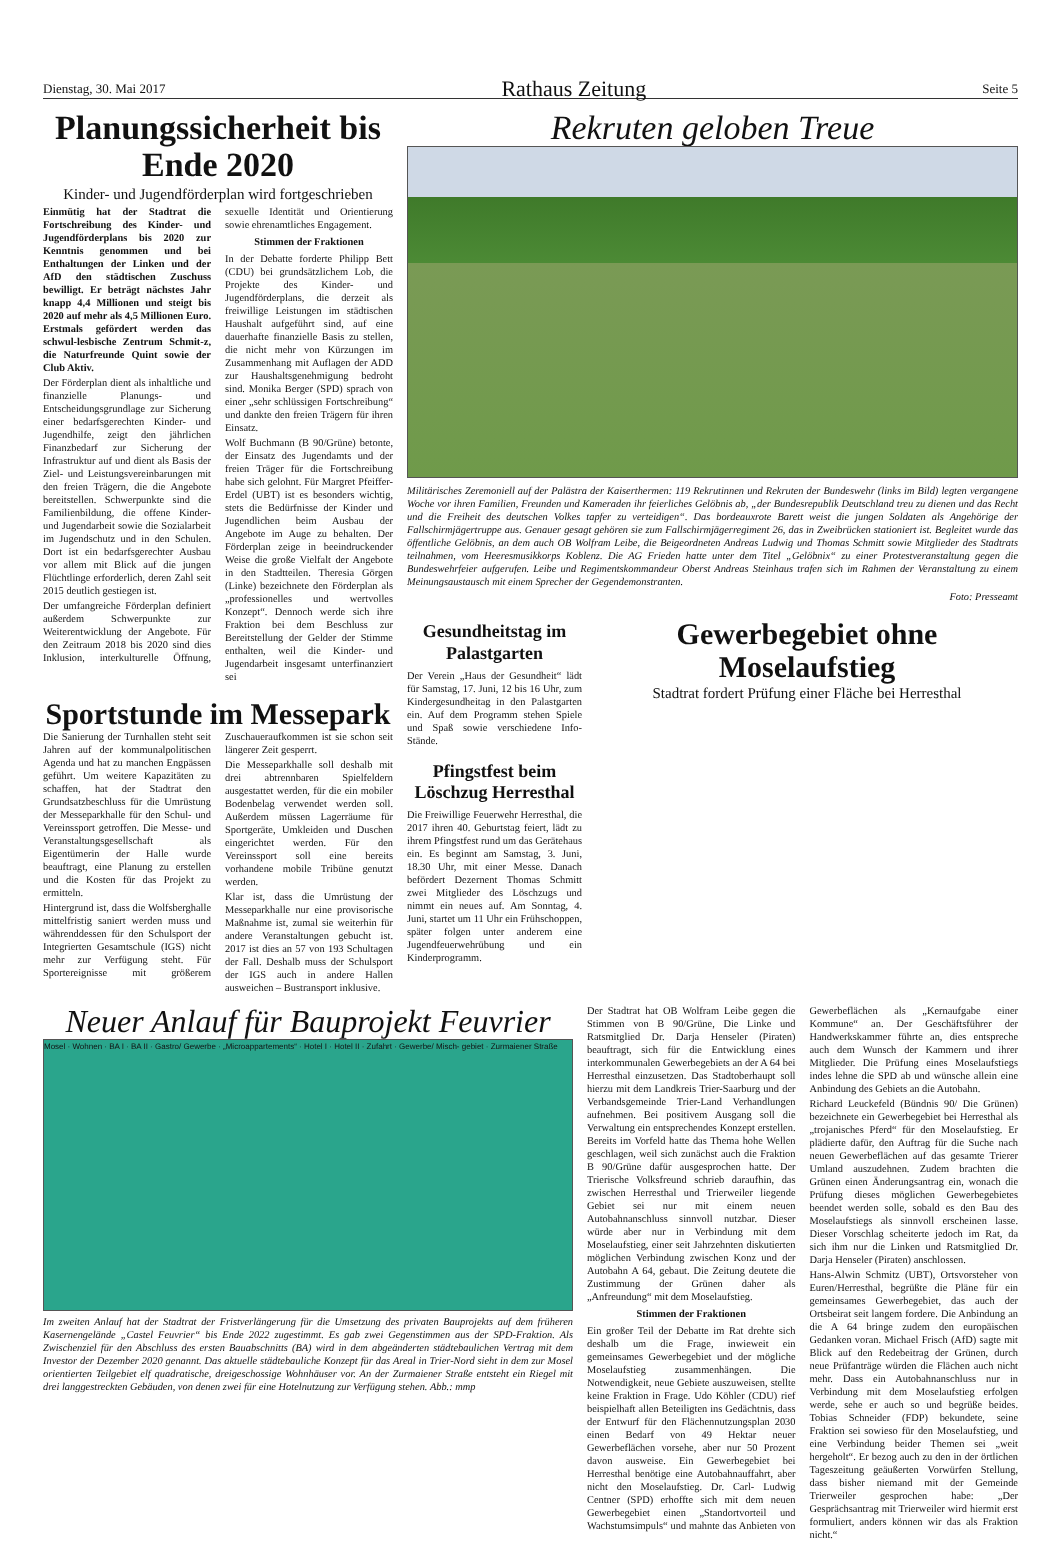Dienstag, 30. Mai 2017 Rathaus Zeitung Seite 5
Planungssicherheit bis Ende 2020
Kinder- und Jugendförderplan wird fortgeschrieben
Einmütig hat der Stadtrat die Fortschreibung des Kinder- und Jugendförderplans bis 2020 zur Kenntnis genommen und bei Enthaltungen der Linken und der AfD den städtischen Zuschuss bewilligt. Er beträgt nächstes Jahr knapp 4,4 Millionen und steigt bis 2020 auf mehr als 4,5 Millionen Euro. Erstmals gefördert werden das schwul-lesbische Zentrum Schmit-z, die Naturfreunde Quint sowie der Club Aktiv.
Der Förderplan dient als inhaltliche und finanzielle Planungs- und Entscheidungsgrundlage zur Sicherung einer bedarfsgerechten Kinder- und Jugendhilfe, zeigt den jährlichen Finanzbedarf zur Sicherung der Infrastruktur auf und dient als Basis der Ziel- und Leistungsvereinbarungen mit den freien Trägern, die die Angebote bereitstellen. Schwerpunkte sind die Familienbildung, die offene Kinder- und Jugendarbeit sowie die Sozialarbeit im Jugendschutz und in den Schulen. Dort ist ein bedarfsgerechter Ausbau vor allem mit Blick auf die jungen Flüchtlinge erforderlich, deren Zahl seit 2015 deutlich gestiegen ist.
Der umfangreiche Förderplan definiert außerdem Schwerpunkte zur Weiterentwicklung der Angebote. Für den Zeitraum 2018 bis 2020 sind dies Inklusion, interkulturelle Öffnung, sexuelle Identität und Orientierung sowie ehrenamtliches Engagement.
Stimmen der Fraktionen
In der Debatte forderte Philipp Bett (CDU) bei grundsätzlichem Lob, die Projekte des Kinder- und Jugendförderplans, die derzeit als freiwillige Leistungen im städtischen Haushalt aufgeführt sind, auf eine dauerhafte finanzielle Basis zu stellen, die nicht mehr von Kürzungen im Zusammenhang mit Auflagen der ADD zur Haushaltsgenehmigung bedroht sind. Monika Berger (SPD) sprach von einer „sehr schlüssigen Fortschreibung“ und dankte den freien Trägern für ihren Einsatz.
Wolf Buchmann (B 90/Grüne) betonte, der Einsatz des Jugendamts und der freien Träger für die Fortschreibung habe sich gelohnt. Für Margret Pfeiffer-Erdel (UBT) ist es besonders wichtig, stets die Bedürfnisse der Kinder und Jugendlichen beim Ausbau der Angebote im Auge zu behalten. Der Förderplan zeige in beeindruckender Weise die große Vielfalt der Angebote in den Stadtteilen. Theresia Görgen (Linke) bezeichnete den Förderplan als „professionelles und wertvolles Konzept“. Dennoch werde sich ihre Fraktion bei dem Beschluss zur Bereitstellung der Gelder der Stimme enthalten, weil die Kinder- und Jugendarbeit insgesamt unterfinanziert sei
Sportstunde im Messepark
Die Sanierung der Turnhallen steht seit Jahren auf der kommunalpolitischen Agenda und hat zu manchen Engpässen geführt. Um weitere Kapazitäten zu schaffen, hat der Stadtrat den Grundsatzbeschluss für die Umrüstung der Messeparkhalle für den Schul- und Vereinssport getroffen. Die Messe- und Veranstaltungsgesellschaft als Eigentümerin der Halle wurde beauftragt, eine Planung zu erstellen und die Kosten für das Projekt zu ermitteln.
Hintergrund ist, dass die Wolfsberghalle mittelfristig saniert werden muss und währenddessen für den Schulsport der Integrierten Gesamtschule (IGS) nicht mehr zur Verfügung steht. Für Sportereignisse mit größerem Zuschaueraufkommen ist sie schon seit längerer Zeit gesperrt.
Die Messeparkhalle soll deshalb mit drei abtrennbaren Spielfeldern ausgestattet werden, für die ein mobiler Bodenbelag verwendet werden soll. Außerdem müssen Lagerräume für Sportgeräte, Umkleiden und Duschen eingerichtet werden. Für den Vereinssport soll eine bereits vorhandene mobile Tribüne genutzt werden.
Klar ist, dass die Umrüstung der Messeparkhalle nur eine provisorische Maßnahme ist, zumal sie weiterhin für andere Veranstaltungen gebucht ist. 2017 ist dies an 57 von 193 Schultagen der Fall. Deshalb muss der Schulsport der IGS auch in andere Hallen ausweichen – Bustransport inklusive.
Rekruten geloben Treue
Militärisches Zeremoniell auf der Palästra der Kaiserthermen: 119 Rekrutinnen und Rekruten der Bundeswehr (links im Bild) legten vergangene Woche vor ihren Familien, Freunden und Kameraden ihr feierliches Gelöbnis ab, „der Bundesrepublik Deutschland treu zu dienen und das Recht und die Freiheit des deutschen Volkes tapfer zu verteidigen“. Das bordeauxrote Barett weist die jungen Soldaten als Angehörige der Fallschirmjägertruppe aus. Genauer gesagt gehören sie zum Fallschirmjägerregiment 26, das in Zweibrücken stationiert ist. Begleitet wurde das öffentliche Gelöbnis, an dem auch OB Wolfram Leibe, die Beigeordneten Andreas Ludwig und Thomas Schmitt sowie Mitglieder des Stadtrats teilnahmen, vom Heeresmusikkorps Koblenz. Die AG Frieden hatte unter dem Titel „Gelöbnix“ zu einer Protestveranstaltung gegen die Bundeswehrfeier aufgerufen. Leibe und Regimentskommandeur Oberst Andreas Steinhaus trafen sich im Rahmen der Veranstaltung zu einem Meinungsaustausch mit einem Sprecher der Gegendemonstranten.
Foto: Presseamt
Gesundheitstag im Palastgarten
Der Verein „Haus der Gesundheit“ lädt für Samstag, 17. Juni, 12 bis 16 Uhr, zum Kindergesundheitag in den Palastgarten ein. Auf dem Programm stehen Spiele und Spaß sowie verschiedene Info-Stände.
Pfingstfest beim Löschzug Herresthal
Die Freiwillige Feuerwehr Herresthal, die 2017 ihren 40. Geburtstag feiert, lädt zu ihrem Pfingstfest rund um das Gerätehaus ein. Es beginnt am Samstag, 3. Juni, 18.30 Uhr, mit einer Messe. Danach befördert Dezernent Thomas Schmitt zwei Mitglieder des Löschzugs und nimmt ein neues auf. Am Sonntag, 4. Juni, startet um 11 Uhr ein Frühschoppen, später folgen unter anderem eine Jugendfeuerwehrübung und ein Kinderprogramm.
Gewerbegebiet ohne Moselaufstieg
Stadtrat fordert Prüfung einer Fläche bei Herresthal
Neuer Anlauf für Bauprojekt Feuvrier
Mosel · Wohnen · BA I · BA II · Gastro/ Gewerbe · „Microappartements“ · Hotel I · Hotel II · Zufahrt · Gewerbe/ Misch- gebiet · Zurmaiener Straße
Im zweiten Anlauf hat der Stadtrat der Fristverlängerung für die Umsetzung des privaten Bauprojekts auf dem früheren Kasernengelände „Castel Feuvrier“ bis Ende 2022 zugestimmt. Es gab zwei Gegenstimmen aus der SPD-Fraktion. Als Zwischenziel für den Abschluss des ersten Bauabschnitts (BA) wird in dem abgeänderten städtebaulichen Vertrag mit dem Investor der Dezember 2020 genannt. Das aktuelle städtebauliche Konzept für das Areal in Trier-Nord sieht in dem zur Mosel orientierten Teilgebiet elf quadratische, dreigeschossige Wohnhäuser vor. An der Zurmaiener Straße entsteht ein Riegel mit drei langgestreckten Gebäuden, von denen zwei für eine Hotelnutzung zur Verfügung stehen. Abb.: mmp
Der Stadtrat hat OB Wolfram Leibe gegen die Stimmen von B 90/Grüne, Die Linke und Ratsmitglied Dr. Darja Henseler (Piraten) beauftragt, sich für die Entwicklung eines interkommunalen Gewerbegebiets an der A 64 bei Herresthal einzusetzen. Das Stadtoberhaupt soll hierzu mit dem Landkreis Trier-Saarburg und der Verbandsgemeinde Trier-Land Verhandlungen aufnehmen. Bei positivem Ausgang soll die Verwaltung ein entsprechendes Konzept erstellen. Bereits im Vorfeld hatte das Thema hohe Wellen geschlagen, weil sich zunächst auch die Fraktion B 90/Grüne dafür ausgesprochen hatte. Der Trierische Volksfreund schrieb daraufhin, das zwischen Herresthal und Trierweiler liegende Gebiet sei nur mit einem neuen Autobahnanschluss sinnvoll nutzbar. Dieser würde aber nur in Verbindung mit dem Moselaufstieg, einer seit Jahrzehnten diskutierten möglichen Verbindung zwischen Konz und der Autobahn A 64, gebaut. Die Zeitung deutete die Zustimmung der Grünen daher als „Anfreundung“ mit dem Moselaufstieg.
Stimmen der Fraktionen
Ein großer Teil der Debatte im Rat drehte sich deshalb um die Frage, inwieweit ein gemeinsames Gewerbegebiet und der mögliche Moselaufstieg zusammenhängen. Die Notwendigkeit, neue Gebiete auszuweisen, stellte keine Fraktion in Frage. Udo Köhler (CDU) rief beispielhaft allen Beteiligten ins Gedächtnis, dass der Entwurf für den Flächennutzungsplan 2030 einen Bedarf von 49 Hektar neuer Gewerbeflächen vorsehe, aber nur 50 Prozent davon ausweise. Ein Gewerbegebiet bei Herresthal benötige eine Autobahnauffahrt, aber nicht den Moselaufstieg. Dr. Carl- Ludwig Centner (SPD) erhoffte sich mit dem neuen Gewerbegebiet einen „Standortvorteil und Wachstumsimpuls“ und mahnte das Anbieten von Gewerbeflächen als „Kernaufgabe einer Kommune“ an. Der Geschäftsführer der Handwerkskammer führte an, dies entspreche auch dem Wunsch der Kammern und ihrer Mitglieder. Die Prüfung eines Moselaufstiegs indes lehne die SPD ab und wünsche allein eine Anbindung des Gebiets an die Autobahn.
Richard Leuckefeld (Bündnis 90/ Die Grünen) bezeichnete ein Gewerbegebiet bei Herresthal als „trojanisches Pferd“ für den Moselaufstieg. Er plädierte dafür, den Auftrag für die Suche nach neuen Gewerbeflächen auf das gesamte Trierer Umland auszudehnen. Zudem brachten die Grünen einen Änderungsantrag ein, wonach die Prüfung dieses möglichen Gewerbegebietes beendet werden solle, sobald es den Bau des Moselaufstiegs als sinnvoll erscheinen lasse. Dieser Vorschlag scheiterte jedoch im Rat, da sich ihm nur die Linken und Ratsmitglied Dr. Darja Henseler (Piraten) anschlossen.
Hans-Alwin Schmitz (UBT), Ortsvorsteher von Euren/Herresthal, begrüßte die Pläne für ein gemeinsames Gewerbegebiet, das auch der Ortsbeirat seit langem fordere. Die Anbindung an die A 64 bringe zudem den europäischen Gedanken voran. Michael Frisch (AfD) sagte mit Blick auf den Redebeitrag der Grünen, durch neue Prüfanträge würden die Flächen auch nicht mehr. Dass ein Autobahnanschluss nur in Verbindung mit dem Moselaufstieg erfolgen werde, sehe er auch so und begrüße beides. Tobias Schneider (FDP) bekundete, seine Fraktion sei sowieso für den Moselaufstieg, und eine Verbindung beider Themen sei „weit hergeholt“. Er bezog auch zu den in der örtlichen Tageszeitung geäußerten Vorwürfen Stellung, dass bisher niemand mit der Gemeinde Trierweiler gesprochen habe: „Der Gesprächsantrag mit Trierweiler wird hiermit erst formuliert, anders können wir das als Fraktion nicht.“